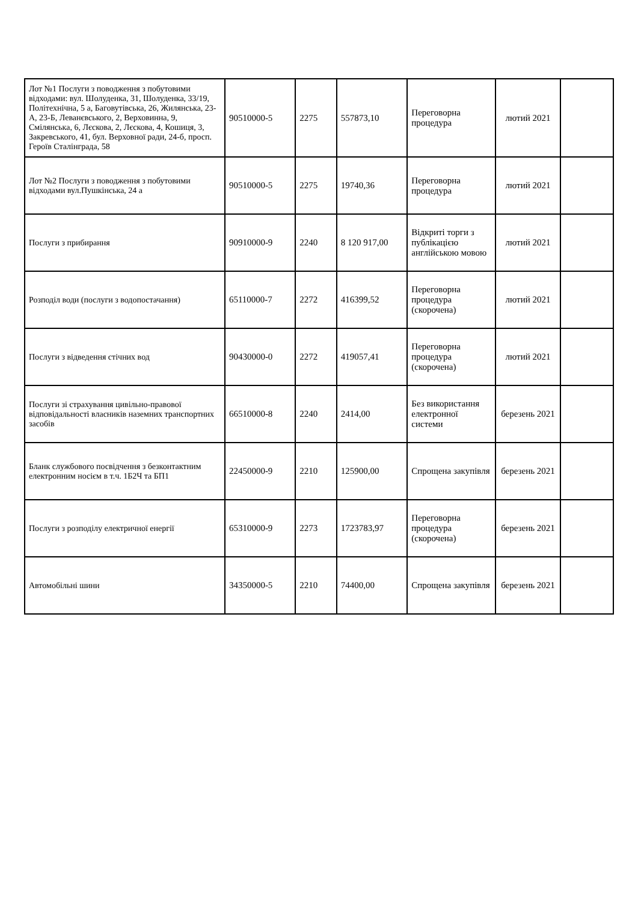| Лот №1 Послуги з поводження з побутовими відходами: вул. Шолуденка, 31, Шолуденка, 33/19, Політехнічна, 5 а, Баговутівська, 26, Жилянська, 23-А, 23-Б, Леванєвського, 2, Верховинна, 9, Смілянська, 6, Лєскова, 2, Лєскова, 4, Кошиця, 3, Закревського, 41, бул. Верховної ради, 24-б, просп. Героїв Сталінграда, 58 | 90510000-5 | 2275 | 557873,10 | Переговорна процедура | лютий 2021 | |
| Лот №2 Послуги з поводження з побутовими відходами вул.Пушкінська, 24 а | 90510000-5 | 2275 | 19740,36 | Переговорна процедура | лютий 2021 | |
| Послуги з прибирання | 90910000-9 | 2240 | 8 120 917,00 | Відкриті торги з публікацією англійською мовою | лютий 2021 | |
| Розподіл води (послуги з водопостачання) | 65110000-7 | 2272 | 416399,52 | Переговорна процедура (скорочена) | лютий 2021 | |
| Послуги з відведення стічних вод | 90430000-0 | 2272 | 419057,41 | Переговорна процедура (скорочена) | лютий 2021 | |
| Послуги зі страхування цивільно-правової відповідальності власників наземних транспортних засобів | 66510000-8 | 2240 | 2414,00 | Без використання електронної системи | березень 2021 | |
| Бланк службового посвідчення з безконтактним електронним носієм в т.ч. 1Б2Ч та БП1 | 22450000-9 | 2210 | 125900,00 | Спрощена закупівля | березень 2021 | |
| Послуги з розподілу електричної енергії | 65310000-9 | 2273 | 1723783,97 | Переговорна процедура (скорочена) | березень 2021 | |
| Автомобільні шини | 34350000-5 | 2210 | 74400,00 | Спрощена закупівля | березень 2021 | |